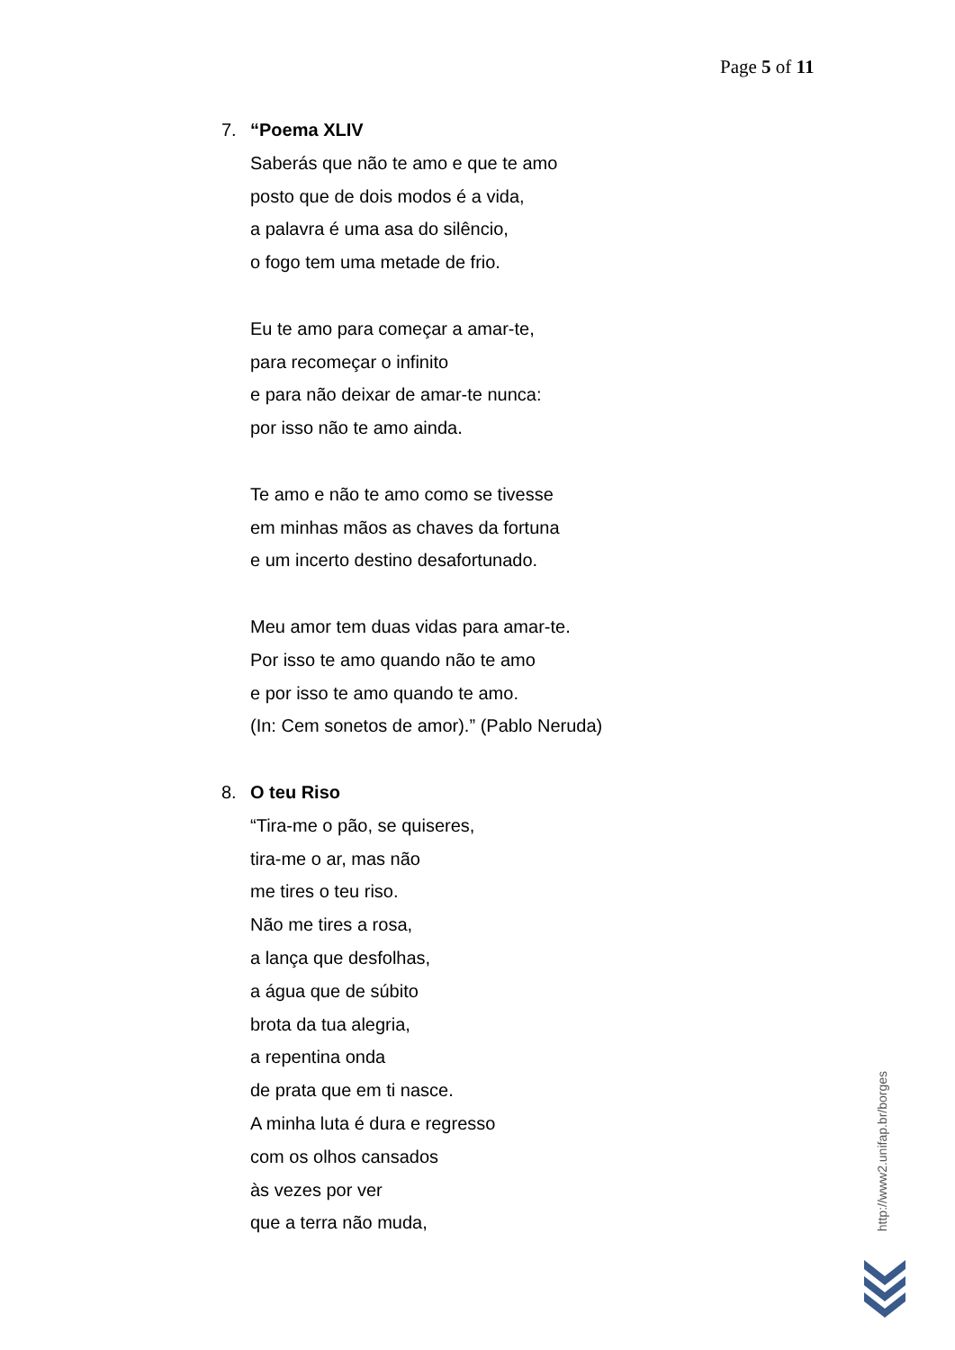Page 5 of 11
7. “Poema XLIV
Saberás que não te amo e que te amo
posto que de dois modos é a vida,
a palavra é uma asa do silêncio,
o fogo tem uma metade de frio.
Eu te amo para começar a amar-te,
para recomeçar o infinito
e para não deixar de amar-te nunca:
por isso não te amo ainda.
Te amo e não te amo como se tivesse
em minhas mãos as chaves da fortuna
e um incerto destino desafortunado.
Meu amor tem duas vidas para amar-te.
Por isso te amo quando não te amo
e por isso te amo quando te amo.
(In: Cem sonetos de amor).” (Pablo Neruda)
8. O teu Riso
“Tira-me o pão, se quiseres,
tira-me o ar, mas não
me tires o teu riso.
Não me tires a rosa,
a lança que desfolhas,
a água que de súbito
brota da tua alegria,
a repentina onda
de prata que em ti nasce.
A minha luta é dura e regresso
com os olhos cansados
às vezes por ver
que a terra não muda,
http://www2.unifap.br/borges